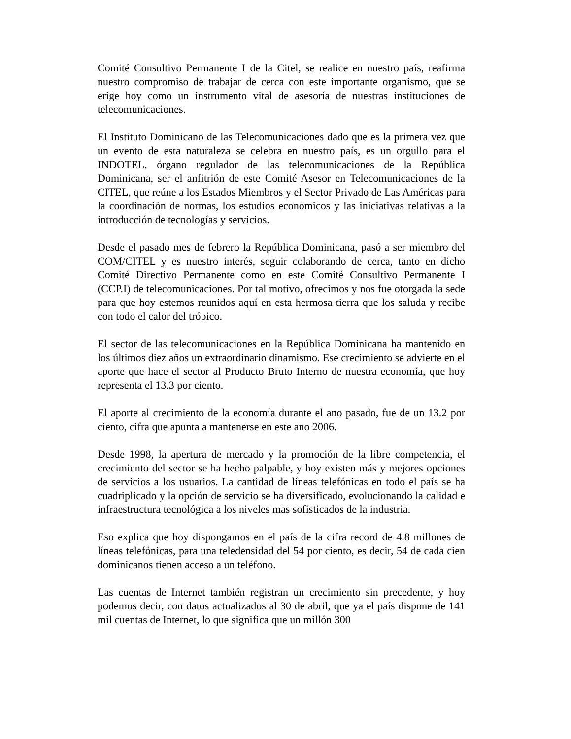Comité Consultivo Permanente I de la Citel, se realice en nuestro país, reafirma nuestro compromiso de trabajar de cerca con este importante organismo, que se erige hoy como un instrumento vital de asesoría de nuestras instituciones de telecomunicaciones.
El Instituto Dominicano de las Telecomunicaciones dado que es la primera vez que un evento de esta naturaleza se celebra en nuestro país, es un orgullo para el INDOTEL, órgano regulador de las telecomunicaciones de la República Dominicana, ser el anfitrión de este Comité Asesor en Telecomunicaciones de la CITEL, que reúne a los Estados Miembros y el Sector Privado de Las Américas para la coordinación de normas, los estudios económicos y las iniciativas relativas a la introducción de tecnologías y servicios.
Desde el pasado mes de febrero la República Dominicana, pasó a ser miembro del COM/CITEL y es nuestro interés, seguir colaborando de cerca, tanto en dicho Comité Directivo Permanente como en este Comité Consultivo Permanente I (CCP.I) de telecomunicaciones. Por tal motivo, ofrecimos y nos fue otorgada la sede para que hoy estemos reunidos aquí en esta hermosa tierra que los saluda y recibe con todo el calor del trópico.
El sector de las telecomunicaciones en la República Dominicana ha mantenido en los últimos diez años un extraordinario dinamismo. Ese crecimiento se advierte en el aporte que hace el sector al Producto Bruto Interno de nuestra economía, que hoy representa el 13.3 por ciento.
El aporte al crecimiento de la economía durante el ano pasado, fue de un 13.2 por ciento, cifra que apunta a mantenerse en este ano 2006.
Desde 1998, la apertura de mercado y la promoción de la libre competencia, el crecimiento del sector se ha hecho palpable, y hoy existen más y mejores opciones de servicios a los usuarios. La cantidad de líneas telefónicas en todo el país se ha cuadriplicado y la opción de servicio se ha diversificado, evolucionando la calidad e infraestructura tecnológica a los niveles mas sofisticados de la industria.
Eso explica que hoy dispongamos en el país de la cifra record de 4.8 millones de líneas telefónicas, para una teledensidad del 54 por ciento, es decir, 54 de cada cien dominicanos tienen acceso a un teléfono.
Las cuentas de Internet también registran un crecimiento sin precedente, y hoy podemos decir, con datos actualizados al 30 de abril, que ya el país dispone de 141 mil cuentas de Internet, lo que significa que un millón 300